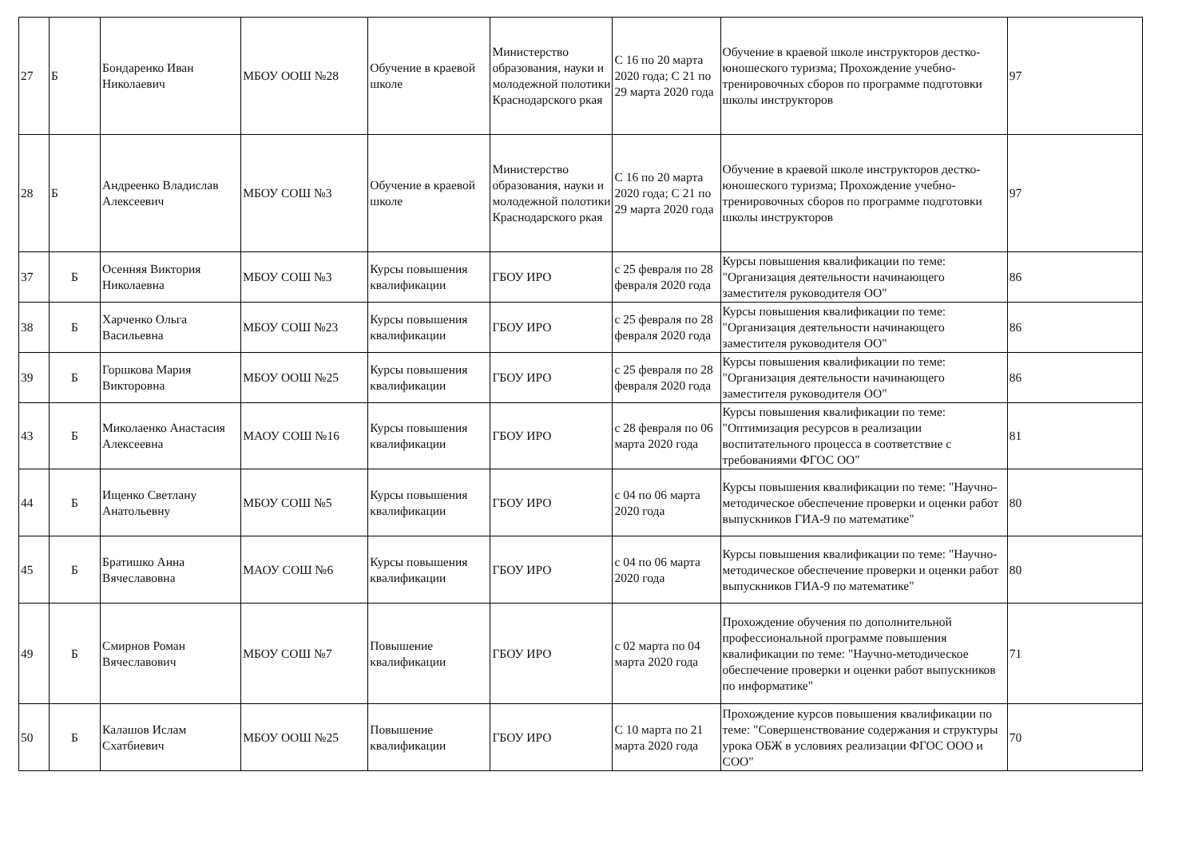| 27 | Б | Бондаренко Иван Николаевич | МБОУ ООШ №28 | Обучение в краевой школе | Министерство образования, науки и молодежной полотики Краснодарского ркая | С 16 по 20 марта 2020 года; С 21 по 29 марта 2020 года | Обучение в краевой школе инструкторов дестко-юношеского туризма; Прохождение учебно-тренировочных сборов по программе подготовки школы инструкторов | 97 |
| 28 | Б | Андреенко Владислав Алексеевич | МБОУ СОШ №3 | Обучение в краевой школе | Министерство образования, науки и молодежной полотики Краснодарского ркая | С 16 по 20 марта 2020 года; С 21 по 29 марта 2020 года | Обучение в краевой школе инструкторов дестко-юношеского туризма; Прохождение учебно-тренировочных сборов по программе подготовки школы инструкторов | 97 |
| 37 | Б | Осенняя Виктория Николаевна | МБОУ СОШ №3 | Курсы повышения квалификации | ГБОУ ИРО | с 25 февраля по 28 февраля 2020 года | Курсы повышения квалификации по теме: "Организация деятельности начинающего заместителя руководителя ОО" | 86 |
| 38 | Б | Харченко Ольга Васильевна | МБОУ СОШ №23 | Курсы повышения квалификации | ГБОУ ИРО | с 25 февраля по 28 февраля 2020 года | Курсы повышения квалификации по теме: "Организация деятельности начинающего заместителя руководителя ОО" | 86 |
| 39 | Б | Горшкова Мария Викторовна | МБОУ ООШ №25 | Курсы повышения квалификации | ГБОУ ИРО | с 25 февраля по 28 февраля 2020 года | Курсы повышения квалификации по теме: "Организация деятельности начинающего заместителя руководителя ОО" | 86 |
| 43 | Б | Миколаенко Анастасия Алексеевна | МАОУ СОШ №16 | Курсы повышения квалификации | ГБОУ ИРО | с 28 февраля по 06 марта 2020 года | Курсы повышения квалификации по теме: "Оптимизация ресурсов в реализации воспитательного процесса в соответствие с требованиями ФГОС ОО" | 81 |
| 44 | Б | Ищенко Светлану Анатольевну | МБОУ СОШ №5 | Курсы повышения квалификации | ГБОУ ИРО | с 04 по 06 марта 2020 года | Курсы повышения квалификации по теме: "Научно-методическое обеспечение проверки и оценки работ выпускников ГИА-9 по математике" | 80 |
| 45 | Б | Братишко Анна Вячеславовна | МАОУ СОШ №6 | Курсы повышения квалификации | ГБОУ ИРО | с 04 по 06 марта 2020 года | Курсы повышения квалификации по теме: "Научно-методическое обеспечение проверки и оценки работ выпускников ГИА-9 по математике" | 80 |
| 49 | Б | Смирнов Роман Вячеславович | МБОУ СОШ №7 | Повышение квалификации | ГБОУ ИРО | с 02 марта по 04 марта 2020 года | Прохождение обучения по дополнительной профессиональной программе повышения квалификации по теме: "Научно-методическое обеспечение проверки и оценки работ выпускников по информатике" | 71 |
| 50 | Б | Калашов Ислам Схатбиевич | МБОУ ООШ №25 | Повышение квалификации | ГБОУ ИРО | С 10 марта по 21 марта 2020 года | Прохождение курсов повышения квалификации по теме: "Совершенствование содержания и структуры урока ОБЖ в условиях реализации ФГОС ООО и СОО" | 70 |